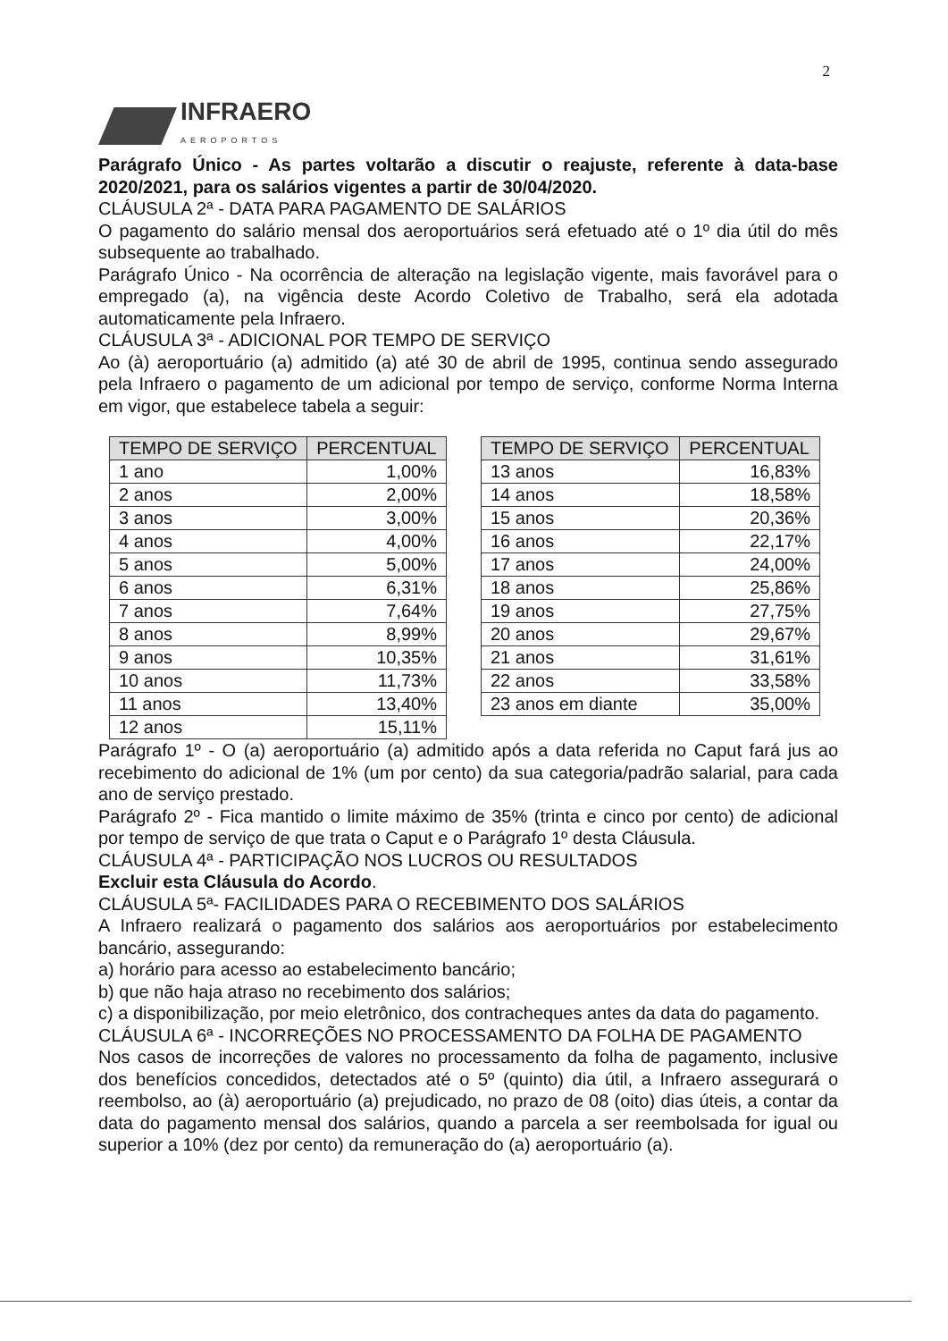2
INFRAERO
AEROPORTOS
Parágrafo Único - As partes voltarão a discutir o reajuste, referente à data-base 2020/2021, para os salários vigentes a partir de 30/04/2020.
CLÁUSULA 2ª - DATA PARA PAGAMENTO DE SALÁRIOS
O pagamento do salário mensal dos aeroportuários será efetuado até o 1º dia útil do mês subsequente ao trabalhado.
Parágrafo Único - Na ocorrência de alteração na legislação vigente, mais favorável para o empregado (a), na vigência deste Acordo Coletivo de Trabalho, será ela adotada automaticamente pela Infraero.
CLÁUSULA 3ª - ADICIONAL POR TEMPO DE SERVIÇO
Ao (à) aeroportuário (a) admitido (a) até 30 de abril de 1995, continua sendo assegurado pela Infraero o pagamento de um adicional por tempo de serviço, conforme Norma Interna em vigor, que estabelece tabela a seguir:
| TEMPO DE SERVIÇO | PERCENTUAL |
| --- | --- |
| 1 ano | 1,00% |
| 2 anos | 2,00% |
| 3 anos | 3,00% |
| 4 anos | 4,00% |
| 5 anos | 5,00% |
| 6 anos | 6,31% |
| 7 anos | 7,64% |
| 8 anos | 8,99% |
| 9 anos | 10,35% |
| 10 anos | 11,73% |
| 11 anos | 13,40% |
| 12 anos | 15,11% |
| TEMPO DE SERVIÇO | PERCENTUAL |
| --- | --- |
| 13 anos | 16,83% |
| 14 anos | 18,58% |
| 15 anos | 20,36% |
| 16 anos | 22,17% |
| 17 anos | 24,00% |
| 18 anos | 25,86% |
| 19 anos | 27,75% |
| 20 anos | 29,67% |
| 21 anos | 31,61% |
| 22 anos | 33,58% |
| 23 anos em diante | 35,00% |
Parágrafo 1º - O (a) aeroportuário (a) admitido após a data referida no Caput fará jus ao recebimento do adicional de 1% (um por cento) da sua categoria/padrão salarial, para cada ano de serviço prestado.
Parágrafo 2º - Fica mantido o limite máximo de 35% (trinta e cinco por cento) de adicional por tempo de serviço de que trata o Caput e o Parágrafo 1º desta Cláusula.
CLÁUSULA 4ª - PARTICIPAÇÃO NOS LUCROS OU RESULTADOS
Excluir esta Cláusula do Acordo.
CLÁUSULA 5ª- FACILIDADES PARA O RECEBIMENTO DOS SALÁRIOS
A Infraero realizará o pagamento dos salários aos aeroportuários por estabelecimento bancário, assegurando:
a) horário para acesso ao estabelecimento bancário;
b) que não haja atraso no recebimento dos salários;
c) a disponibilização, por meio eletrônico, dos contracheques antes da data do pagamento.
CLÁUSULA 6ª - INCORREÇÕES NO PROCESSAMENTO DA FOLHA DE PAGAMENTO
Nos casos de incorreções de valores no processamento da folha de pagamento, inclusive dos benefícios concedidos, detectados até o 5º (quinto) dia útil, a Infraero assegurará o reembolso, ao (à) aeroportuário (a) prejudicado, no prazo de 08 (oito) dias úteis, a contar da data do pagamento mensal dos salários, quando a parcela a ser reembolsada for igual ou superior a 10% (dez por cento) da remuneração do (a) aeroportuário (a).